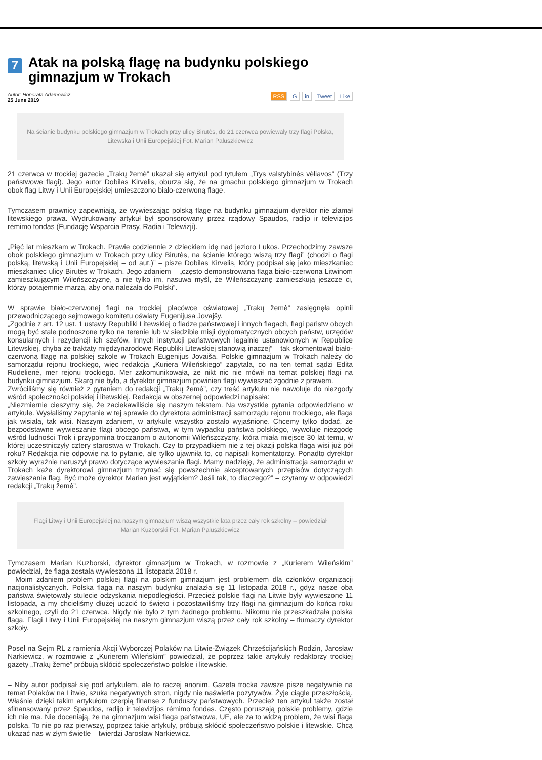7
Atak na polską flagę na budynku polskiego gimnazjum w Trokach
Autor: Honorata Adamowicz
25 June 2019
RSS G in Tweet Like
Na ścianie budynku polskiego gimnazjum w Trokach przy ulicy Birutės, do 21 czerwca powiewały trzy flagi Polska, Litewska i Unii Europejskiej Fot. Marian Paluszkiewicz
21 czerwca w trockiej gazecie „Trakų žemė” ukazał się artykuł pod tytułem „Trys valstybinės vėliavos” (Trzy państwowe flagi). Jego autor Dobilas Kirvelis, oburza się, że na gmachu polskiego gimnazjum w Trokach obok flag Litwy i Unii Europejskiej umieszczono biało-czerwoną flagę.
Tymczasem prawnicy zapewniają, że wywieszając polską flagę na budynku gimnazjum dyrektor nie złamał litewskiego prawa. Wydrukowany artykuł był sponsorowany przez rządowy Spaudos, radijo ir televizijos rėmimo fondas (Fundację Wsparcia Prasy, Radia i Telewizji).
„Pięć lat mieszkam w Trokach. Prawie codziennie z dzieckiem idę nad jezioro Lukos. Przechodzimy zawsze obok polskiego gimnazjum w Trokach przy ulicy Birutės, na ścianie którego wiszą trzy flagi” (chodzi o flagi polską, litewską i Unii Europejskiej – od aut.)” – pisze Dobilas Kirvelis, który podpisał się jako mieszkaniec mieszkaniec ulicy Birutės w Trokach. Jego zdaniem – „często demonstrowana flaga biało-czerwona Litwinom zamieszkującym Wileńszczyznę, a nie tylko im, nasuwa myśl, że Wileńszczyznę zamieszkują jeszcze ci, którzy potajemnie marzą, aby ona należała do Polski”.
W sprawie biało-czerwonej flagi na trockiej placówce oświatowej „Trakų žemė” zasięgnęła opinii przewodniczącego sejmowego komitetu oświaty Eugenijusa Jovajšy.
„Zgodnie z art. 12 ust. 1 ustawy Republiki Litewskiej o fladze państwowej i innych flagach, flagi państw obcych mogą być stale podnoszone tylko na terenie lub w siedzibie misji dyplomatycznych obcych państw, urzędów konsularnych i rezydencji ich szefów, innych instytucji państwowych legalnie ustanowionych w Republice Litewskiej, chyba że traktaty międzynarodowe Republiki Litewskiej stanowią inaczej” – tak skomentował biało-czerwoną flagę na polskiej szkole w Trokach Eugenijus Jovaiša. Polskie gimnazjum w Trokach należy do samorządu rejonu trockiego, więc redakcja „Kuriera Wileńskiego” zapytała, co na ten temat sądzi Edita Rudelienė, mer rejonu trockiego. Mer zakomunikowała, że nikt nic nie mówił na temat polskiej flagi na budynku gimnazjum. Skarg nie było, a dyrektor gimnazjum powinien flagi wywieszać zgodnie z prawem.
Zwróciliśmy się również z pytaniem do redakcji „Trakų žemė”, czy treść artykułu nie nawołuje do niezgody wśród społeczności polskiej i litewskiej. Redakcja w obszernej odpowiedzi napisała:
„Niezmiernie cieszymy się, że zaciekawiliście się naszym tekstem. Na wszystkie pytania odpowiedziano w artykule. Wysłaliśmy zapytanie w tej sprawie do dyrektora administracji samorządu rejonu trockiego, ale flaga jak wisiała, tak wisi. Naszym zdaniem, w artykule wszystko zostało wyjaśnione. Chcemy tylko dodać, że bezpodstawne wywieszanie flagi obcego państwa, w tym wypadku państwa polskiego, wywołuje niezgodę wśród ludności Trok i przypomina troczanom o autonomii Wileńszczyzny, która miała miejsce 30 lat temu, w której uczestniczyły cztery starostwa w Trokach. Czy to przypadkiem nie z tej okazji polska flaga wisi już pół roku? Redakcja nie odpowie na to pytanie, ale tylko ujawniła to, co napisali komentatorzy. Ponadto dyrektor szkoły wyraźnie naruszył prawo dotyczące wywieszania flagi. Mamy nadzieję, że administracja samorządu w Trokach każe dyrektorowi gimnazjum trzymać się powszechnie akceptowanych przepisów dotyczących zawieszania flag. Być może dyrektor Marian jest wyjątkiem? Jeśli tak, to dlaczego?” – czytamy w odpowiedzi redakcji „Trakų žemė”.
Flagi Litwy i Unii Europejskiej na naszym gimnazjum wiszą wszystkie lata przez cały rok szkolny – powiedział Marian Kuzborski Fot. Marian Paluszkiewicz
Tymczasem Marian Kuzborski, dyrektor gimnazjum w Trokach, w rozmowie z „Kurierem Wileńskim” powiedział, że flaga została wywieszona 11 listopada 2018 r.
– Moim zdaniem problem polskiej flagi na polskim gimnazjum jest problemem dla członków organizacji nacjonalistycznych. Polska flaga na naszym budynku znalazła się 11 listopada 2018 r., gdyż nasze oba państwa świętowały stulecie odzyskania niepodległości. Przecież polskie flagi na Litwie były wywieszone 11 listopada, a my chcieliśmy dłużej uczcić to święto i pozostawiliśmy trzy flagi na gimnazjum do końca roku szkolnego, czyli do 21 czerwca. Nigdy nie było z tym żadnego problemu. Nikomu nie przeszkadzała polska flaga. Flagi Litwy i Unii Europejskiej na naszym gimnazjum wiszą przez cały rok szkolny – tłumaczy dyrektor szkoły.
Poseł na Sejm RL z ramienia Akcji Wyborczej Polaków na Litwie-Związek Chrześcijańskich Rodzin, Jarosław Narkiewicz, w rozmowie z „Kurierem Wileńskim” powiedział, że poprzez takie artykuły redaktorzy trockiej gazety „Trakų žemė” próbują skłócić społeczeństwo polskie i litewskie.
– Niby autor podpisał się pod artykułem, ale to raczej anonim. Gazeta trocka zawsze pisze negatywnie na temat Polaków na Litwie, szuka negatywnych stron, nigdy nie naświetla pozytywów. Żyje ciągle przeszłością. Właśnie dzięki takim artykułom czerpią finanse z funduszy państwowych. Przecież ten artykuł także został sfinansowany przez Spaudos, radijo ir televizijos rėmimo fondas. Często poruszają polskie problemy, gdzie ich nie ma. Nie doceniają, że na gimnazjum wisi flaga państwowa, UE, ale za to widzą problem, że wisi flaga polska. To nie po raz pierwszy, poprzez takie artykuły, próbują skłócić społeczeństwo polskie i litewskie. Chcą ukazać nas w złym świetle – twierdzi Jarosław Narkiewicz.